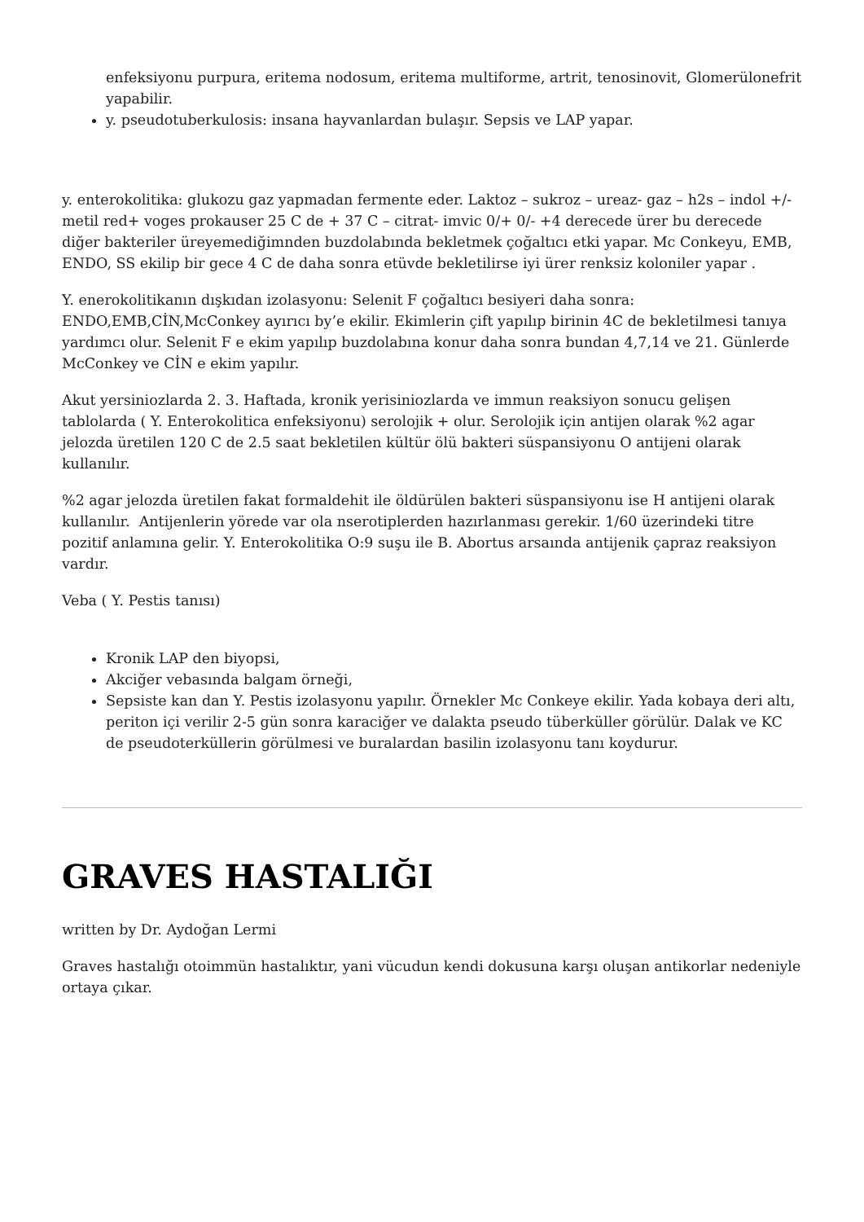enfeksiyonu purpura, eritema nodosum, eritema multiforme, artrit, tenosinovit, Glomerülonefrit yapabilir.
y. pseudotuberkulosis: insana hayvanlardan bulaşır. Sepsis ve LAP yapar.
y. enterokolitika: glukozu gaz yapmadan fermente eder. Laktoz – sukroz – ureaz- gaz – h2s – indol +/- metil red+ voges prokauser 25 C de + 37 C – citrat- imvic 0/+ 0/- +4 derecede ürer bu derecede diğer bakteriler üreyemediğimnden buzdolabında bekletmek çoğaltıcı etki yapar. Mc Conkeyu, EMB, ENDO, SS ekilip bir gece 4 C de daha sonra etüvde bekletilirse iyi ürer renksiz koloniler yapar .
Y. enerokolitikanın dışkıdan izolasyonu: Selenit F çoğaltıcı besiyeri daha sonra: ENDO,EMB,CİN,McConkey ayırıcı by’e ekilir. Ekimlerin çift yapılıp birinin 4C de bekletilmesi tanıya yardımcı olur. Selenit F e ekim yapılıp buzdolabına konur daha sonra bundan 4,7,14 ve 21. Günlerde McConkey ve CİN e ekim yapılır.
Akut yersiniozlarda 2. 3. Haftada, kronik yerisiniozlarda ve immun reaksiyon sonucu gelişen tablolarda ( Y. Enterokolitica enfeksiyonu) serolojik + olur. Serolojik için antijen olarak %2 agar jelozda üretilen 120 C de 2.5 saat bekletilen kültür ölü bakteri süspansiyonu O antijeni olarak kullanılır.
%2 agar jelozda üretilen fakat formaldehit ile öldürülen bakteri süspansiyonu ise H antijeni olarak kullanılır. Antijenlerin yörede var ola nserotiplerden hazırlanması gerekir. 1/60 üzerindeki titre pozitif anlamına gelir. Y. Enterokolitika O:9 suşu ile B. Abortus arsaında antijenik çapraz reaksiyon vardır.
Veba ( Y. Pestis tanısı)
Kronik LAP den biyopsi,
Akciğer vebasında balgam örneği,
Sepsiste kan dan Y. Pestis izolasyonu yapılır. Örnekler Mc Conkeye ekilir. Yada kobaya deri altı, periton içi verilir 2-5 gün sonra karaciğer ve dalakta pseudo tüberküller görülür. Dalak ve KC de pseudoterküllerin görülmesi ve buralardan basilin izolasyonu tanı koydurur.
GRAVES HASTALIĞI
written by Dr. Aydoğan Lermi
Graves hastalığı otoimmün hastalıktır, yani vücudun kendi dokusuna karşı oluşan antikorlar nedeniyle ortaya çıkar.